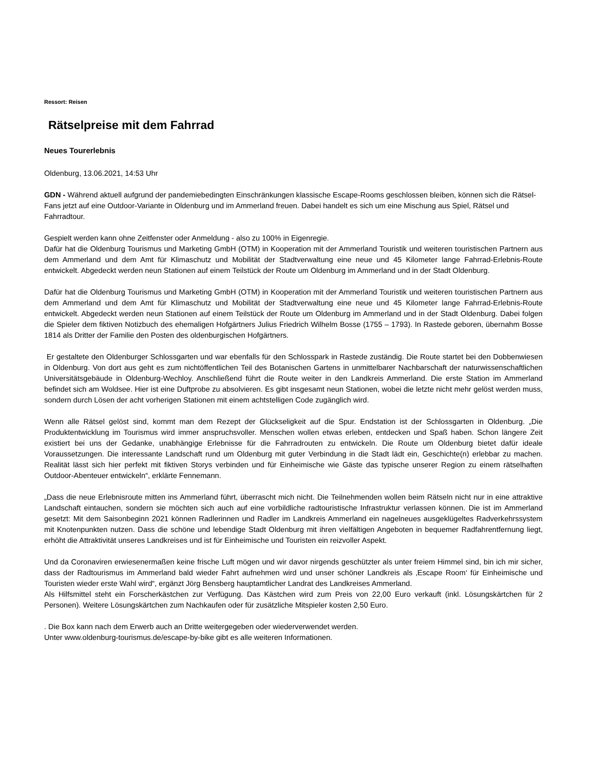Ressort: Reisen
Rätselpreise mit dem Fahrrad
Neues Tourerlebnis
Oldenburg, 13.06.2021, 14:53 Uhr
GDN - Während aktuell aufgrund der pandemiebedingten Einschränkungen klassische Escape-Rooms geschlossen bleiben, können sich die Rätsel-Fans jetzt auf eine Outdoor-Variante in Oldenburg und im Ammerland freuen. Dabei handelt es sich um eine Mischung aus Spiel, Rätsel und Fahrradtour.
Gespielt werden kann ohne Zeitfenster oder Anmeldung - also zu 100% in Eigenregie.
Dafür hat die Oldenburg Tourismus und Marketing GmbH (OTM) in Kooperation mit der Ammerland Touristik und weiteren touristischen Partnern aus dem Ammerland und dem Amt für Klimaschutz und Mobilität der Stadtverwaltung eine neue und 45 Kilometer lange Fahrrad-Erlebnis-Route entwickelt. Abgedeckt werden neun Stationen auf einem Teilstück der Route um Oldenburg im Ammerland und in der Stadt Oldenburg.
Dafür hat die Oldenburg Tourismus und Marketing GmbH (OTM) in Kooperation mit der Ammerland Touristik und weiteren touristischen Partnern aus dem Ammerland und dem Amt für Klimaschutz und Mobilität der Stadtverwaltung eine neue und 45 Kilometer lange Fahrrad-Erlebnis-Route entwickelt. Abgedeckt werden neun Stationen auf einem Teilstück der Route um Oldenburg im Ammerland und in der Stadt Oldenburg. Dabei folgen die Spieler dem fiktiven Notizbuch des ehemaligen Hofgärtners Julius Friedrich Wilhelm Bosse (1755 – 1793). In Rastede geboren, übernahm Bosse 1814 als Dritter der Familie den Posten des oldenburgischen Hofgärtners.
Er gestaltete den Oldenburger Schlossgarten und war ebenfalls für den Schlosspark in Rastede zuständig. Die Route startet bei den Dobbenwiesen in Oldenburg. Von dort aus geht es zum nichtöffentlichen Teil des Botanischen Gartens in unmittelbarer Nachbarschaft der naturwissenschaftlichen Universitätsgebäude in Oldenburg-Wechloy. Anschließend führt die Route weiter in den Landkreis Ammerland. Die erste Station im Ammerland befindet sich am Woldsee. Hier ist eine Duftprobe zu absolvieren. Es gibt insgesamt neun Stationen, wobei die letzte nicht mehr gelöst werden muss, sondern durch Lösen der acht vorherigen Stationen mit einem achtstelligen Code zugänglich wird.
Wenn alle Rätsel gelöst sind, kommt man dem Rezept der Glückseligkeit auf die Spur. Endstation ist der Schlossgarten in Oldenburg. „Die Produktentwicklung im Tourismus wird immer anspruchsvoller. Menschen wollen etwas erleben, entdecken und Spaß haben. Schon längere Zeit existiert bei uns der Gedanke, unabhängige Erlebnisse für die Fahrradrouten zu entwickeln. Die Route um Oldenburg bietet dafür ideale Voraussetzungen. Die interessante Landschaft rund um Oldenburg mit guter Verbindung in die Stadt lädt ein, Geschichte(n) erlebbar zu machen. Realität lässt sich hier perfekt mit fiktiven Storys verbinden und für Einheimische wie Gäste das typische unserer Region zu einem rätselhaften Outdoor-Abenteuer entwickeln“, erklärte Fennemann.
„Dass die neue Erlebnisroute mitten ins Ammerland führt, überrascht mich nicht. Die Teilnehmenden wollen beim Rätseln nicht nur in eine attraktive Landschaft eintauchen, sondern sie möchten sich auch auf eine vorbildliche radtouristische Infrastruktur verlassen können. Die ist im Ammerland gesetzt: Mit dem Saisonbeginn 2021 können Radlerinnen und Radler im Landkreis Ammerland ein nagelneues ausgeklügeltes Radverkehrssystem mit Knotenpunkten nutzen. Dass die schöne und lebendige Stadt Oldenburg mit ihren vielfältigen Angeboten in bequemer Radfahrentfernung liegt, erhöht die Attraktivität unseres Landkreises und ist für Einheimische und Touristen ein reizvoller Aspekt.
Und da Coronaviren erwiesenermaßen keine frische Luft mögen und wir davor nirgends geschützter als unter freiem Himmel sind, bin ich mir sicher, dass der Radtourismus im Ammerland bald wieder Fahrt aufnehmen wird und unser schöner Landkreis als ‚Escape Room‘ für Einheimische und Touristen wieder erste Wahl wird“, ergänzt Jörg Bensberg hauptamtlicher Landrat des Landkreises Ammerland.
Als Hilfsmittel steht ein Forscherkästchen zur Verfügung. Das Kästchen wird zum Preis von 22,00 Euro verkauft (inkl. Lösungskärtchen für 2 Personen). Weitere Lösungskärtchen zum Nachkaufen oder für zusätzliche Mitspieler kosten 2,50 Euro.
. Die Box kann nach dem Erwerb auch an Dritte weitergegeben oder wiederverwendet werden.
Unter www.oldenburg-tourismus.de/escape-by-bike gibt es alle weiteren Informationen.